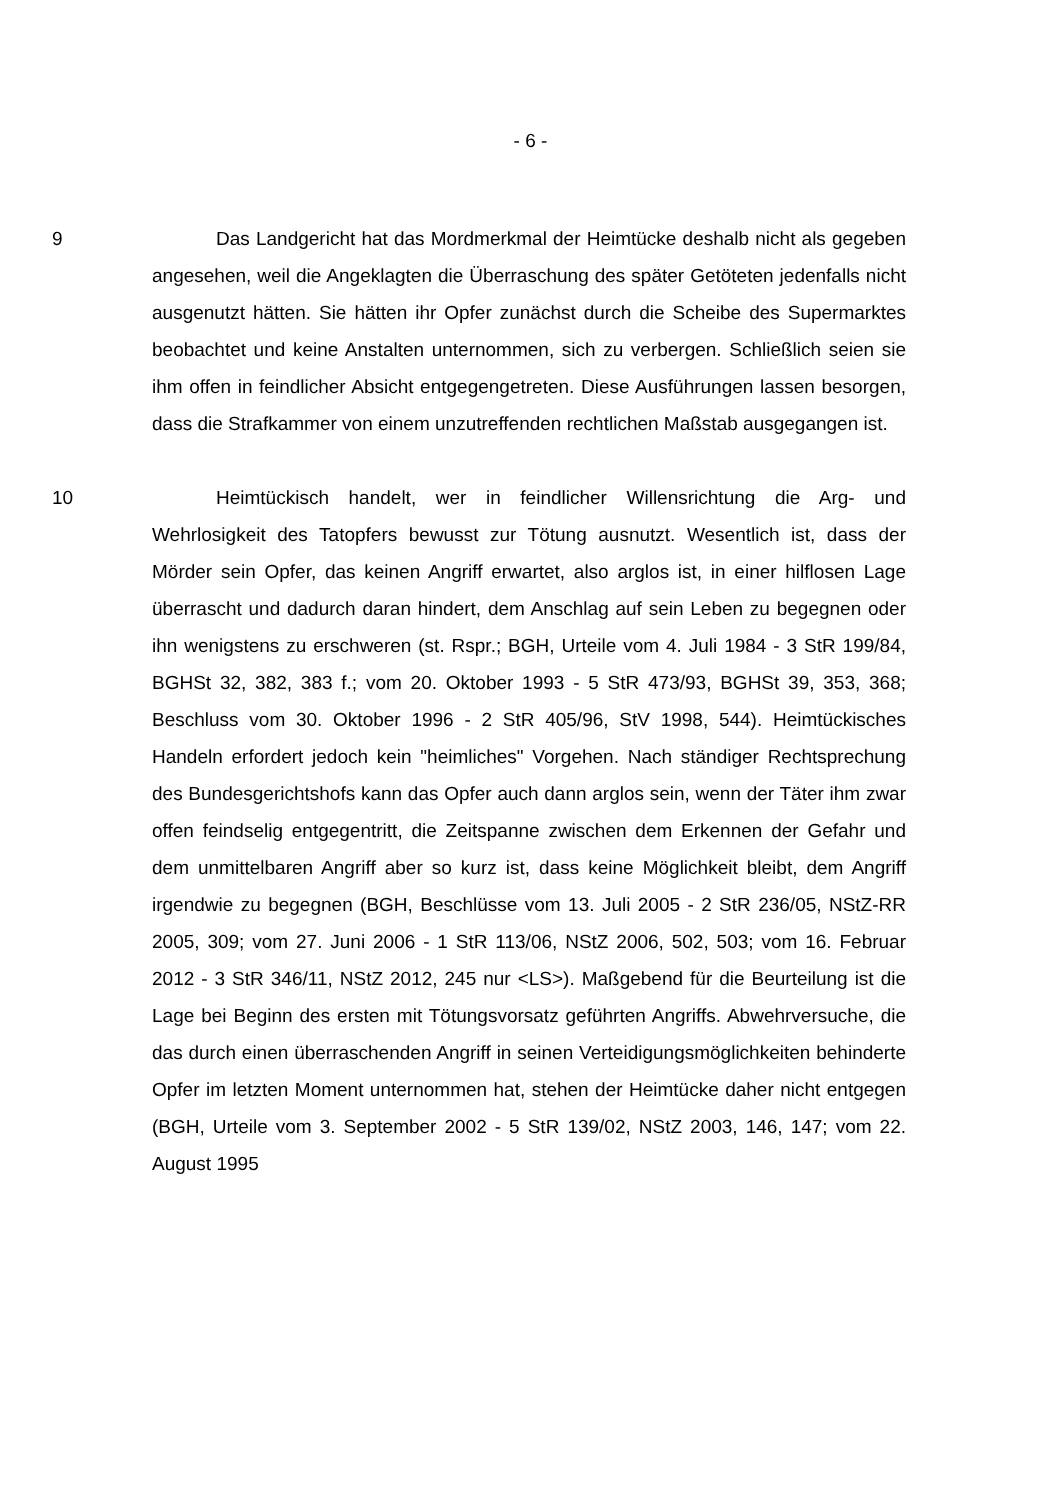- 6 -
9 Das Landgericht hat das Mordmerkmal der Heimtücke deshalb nicht als gegeben angesehen, weil die Angeklagten die Überraschung des später Getöteten jedenfalls nicht ausgenutzt hätten. Sie hätten ihr Opfer zunächst durch die Scheibe des Supermarktes beobachtet und keine Anstalten unternommen, sich zu verbergen. Schließlich seien sie ihm offen in feindlicher Absicht entgegengetreten. Diese Ausführungen lassen besorgen, dass die Strafkammer von einem unzutreffenden rechtlichen Maßstab ausgegangen ist.
10 Heimtückisch handelt, wer in feindlicher Willensrichtung die Arg- und Wehrlosigkeit des Tatopfers bewusst zur Tötung ausnutzt. Wesentlich ist, dass der Mörder sein Opfer, das keinen Angriff erwartet, also arglos ist, in einer hilflosen Lage überrascht und dadurch daran hindert, dem Anschlag auf sein Leben zu begegnen oder ihn wenigstens zu erschweren (st. Rspr.; BGH, Urteile vom 4. Juli 1984 - 3 StR 199/84, BGHSt 32, 382, 383 f.; vom 20. Oktober 1993 - 5 StR 473/93, BGHSt 39, 353, 368; Beschluss vom 30. Oktober 1996 - 2 StR 405/96, StV 1998, 544). Heimtückisches Handeln erfordert jedoch kein "heimliches" Vorgehen. Nach ständiger Rechtsprechung des Bundesgerichtshofs kann das Opfer auch dann arglos sein, wenn der Täter ihm zwar offen feindselig entgegentritt, die Zeitspanne zwischen dem Erkennen der Gefahr und dem unmittelbaren Angriff aber so kurz ist, dass keine Möglichkeit bleibt, dem Angriff irgendwie zu begegnen (BGH, Beschlüsse vom 13. Juli 2005 - 2 StR 236/05, NStZ-RR 2005, 309; vom 27. Juni 2006 - 1 StR 113/06, NStZ 2006, 502, 503; vom 16. Februar 2012 - 3 StR 346/11, NStZ 2012, 245 nur <LS>). Maßgebend für die Beurteilung ist die Lage bei Beginn des ersten mit Tötungsvorsatz geführten Angriffs. Abwehrversuche, die das durch einen überraschenden Angriff in seinen Verteidigungsmöglichkeiten behinderte Opfer im letzten Moment unternommen hat, stehen der Heimtücke daher nicht entgegen (BGH, Urteile vom 3. September 2002 - 5 StR 139/02, NStZ 2003, 146, 147; vom 22. August 1995